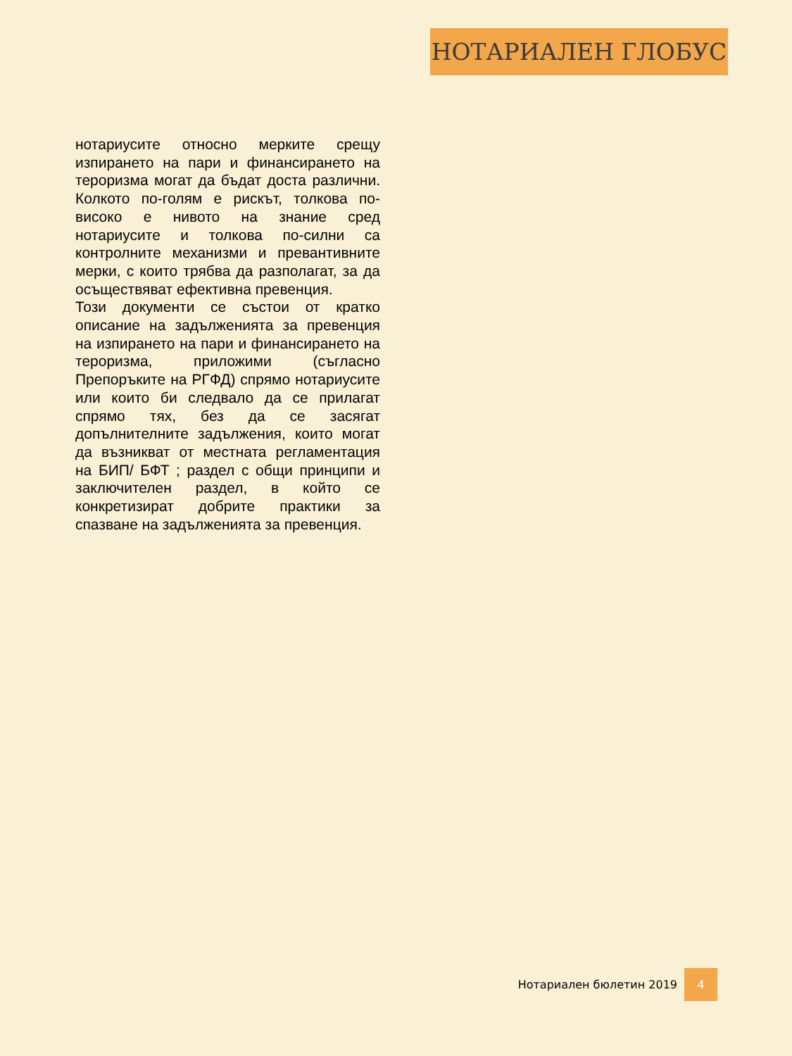НОТАРИАЛЕН ГЛОБУС
нотариусите относно мерките срещу изпирането на пари и финансирането на тероризма могат да бъдат доста различни. Колкото по-голям е рискът, толкова по-високо е нивото на знание сред нотариусите и толкова по-силни са контролните механизми и превантивните мерки, с които трябва да разполагат, за да осъществяват ефективна превенция.
Този документи се състои от кратко описание на задълженията за превенция на изпирането на пари и финансирането на тероризма, приложими (съгласно Препоръките на РГФД) спрямо нотариусите или които би следвало да се прилагат спрямо тях, без да се засягат допълнителните задължения, които могат да възникват от местната регламентация на БИП/ БФТ ; раздел с общи принципи и заключителен раздел, в който се конкретизират добрите практики за спазване на задълженията за превенция.
Нотариален бюлетин 2019 4